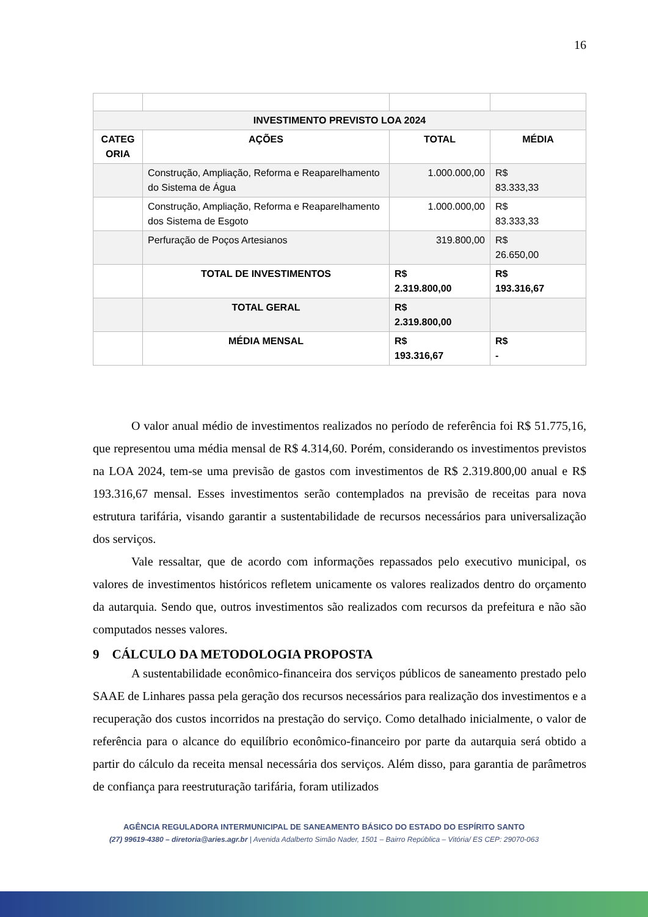16
| INVESTIMENTO PREVISTO LOA 2024 | | | |
| --- | --- | --- | --- |
| CATEG ORIA | AÇÕES | TOTAL | MÉDIA |
| | Construção, Ampliação, Reforma e Reaparelhamento do Sistema de Água | 1.000.000,00 | R$ 83.333,33 |
| | Construção, Ampliação, Reforma e Reaparelhamento dos Sistema de Esgoto | 1.000.000,00 | R$ 83.333,33 |
| | Perfuração de Poços Artesianos | 319.800,00 | R$ 26.650,00 |
| | TOTAL DE INVESTIMENTOS | R$ 2.319.800,00 | R$ 193.316,67 |
| | TOTAL GERAL | R$ 2.319.800,00 | |
| | MÉDIA MENSAL | R$ 193.316,67 | R$ - |
O valor anual médio de investimentos realizados no período de referência foi R$ 51.775,16, que representou uma média mensal de R$ 4.314,60. Porém, considerando os investimentos previstos na LOA 2024, tem-se uma previsão de gastos com investimentos de R$ 2.319.800,00 anual e R$ 193.316,67 mensal. Esses investimentos serão contemplados na previsão de receitas para nova estrutura tarifária, visando garantir a sustentabilidade de recursos necessários para universalização dos serviços.
Vale ressaltar, que de acordo com informações repassados pelo executivo municipal, os valores de investimentos históricos refletem unicamente os valores realizados dentro do orçamento da autarquia. Sendo que, outros investimentos são realizados com recursos da prefeitura e não são computados nesses valores.
9 CÁLCULO DA METODOLOGIA PROPOSTA
A sustentabilidade econômico-financeira dos serviços públicos de saneamento prestado pelo SAAE de Linhares passa pela geração dos recursos necessários para realização dos investimentos e a recuperação dos custos incorridos na prestação do serviço. Como detalhado inicialmente, o valor de referência para o alcance do equilíbrio econômico-financeiro por parte da autarquia será obtido a partir do cálculo da receita mensal necessária dos serviços. Além disso, para garantia de parâmetros de confiança para reestruturação tarifária, foram utilizados
AGÊNCIA REGULADORA INTERMUNICIPAL DE SANEAMENTO BÁSICO DO ESTADO DO ESPÍRITO SANTO
(27) 99619-4380 – diretoria@aries.agr.br | Avenida Adalberto Simão Nader, 1501 – Bairro República – Vitória/ ES CEP: 29070-063